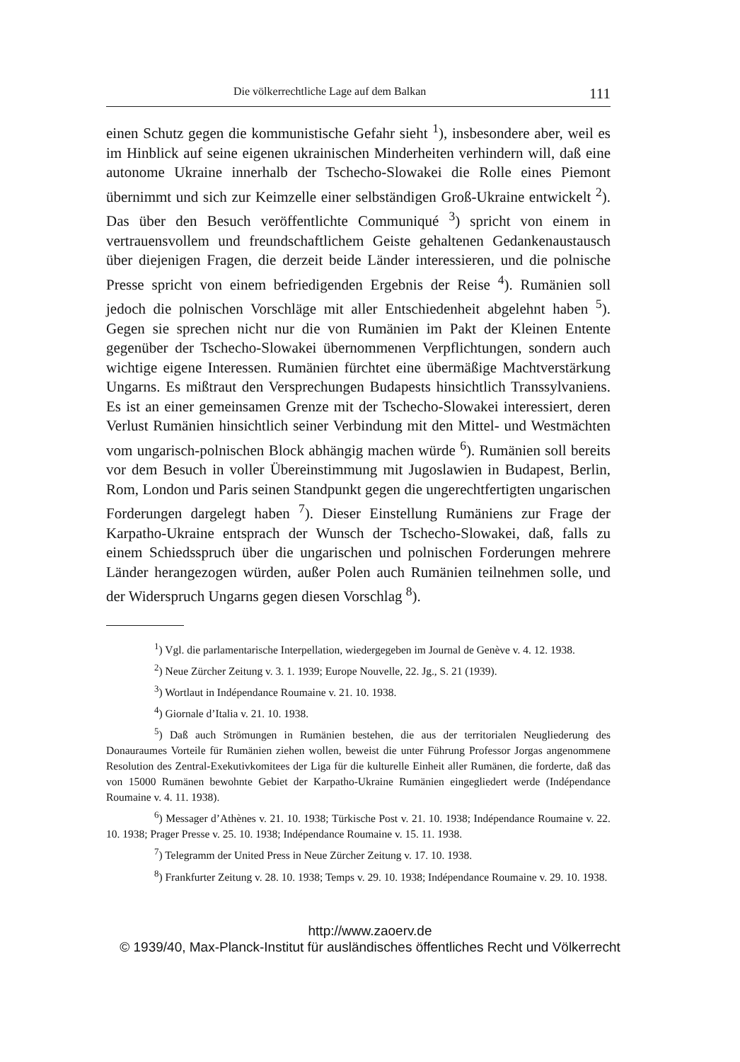Die völkerrechtliche Lage auf dem Balkan 111
einen Schutz gegen die kommunistische Gefahr sieht <sup>1</sup>), insbesondere aber, weil es im Hinblick auf seine eigenen ukrainischen Minderheiten verhindern will, daß eine autonome Ukraine innerhalb der Tschecho-Slowakei die Rolle eines Piemont übernimmt und sich zur Keimzelle einer selbständigen Groß-Ukraine entwickelt <sup>2</sup>). Das über den Besuch veröffentlichte Communiqué <sup>3</sup>) spricht von einem in vertrauensvollem und freundschaftlichem Geiste gehaltenen Gedankenaustausch über diejenigen Fragen, die derzeit beide Länder interessieren, und die polnische Presse spricht von einem befriedigenden Ergebnis der Reise <sup>4</sup>). Rumänien soll jedoch die polnischen Vorschläge mit aller Entschiedenheit abgelehnt haben <sup>5</sup>). Gegen sie sprechen nicht nur die von Rumänien im Pakt der Kleinen Entente gegenüber der Tschecho-Slowakei übernommenen Verpflichtungen, sondern auch wichtige eigene Interessen. Rumänien fürchtet eine übermäßige Machtverstärkung Ungarns. Es mißtraut den Versprechungen Budapests hinsichtlich Transsylvaniens. Es ist an einer gemeinsamen Grenze mit der Tschecho-Slowakei interessiert, deren Verlust Rumänien hinsichtlich seiner Verbindung mit den Mittel- und Westmächten vom ungarisch-polnischen Block abhängig machen würde <sup>6</sup>). Rumänien soll bereits vor dem Besuch in voller Übereinstimmung mit Jugoslawien in Budapest, Berlin, Rom, London und Paris seinen Standpunkt gegen die ungerechtfertigten ungarischen Forderungen dargelegt haben <sup>7</sup>). Dieser Einstellung Rumäniens zur Frage der Karpatho-Ukraine entsprach der Wunsch der Tschecho-Slowakei, daß, falls zu einem Schiedsspruch über die ungarischen und polnischen Forderungen mehrere Länder herangezogen würden, außer Polen auch Rumänien teilnehmen solle, und der Widerspruch Ungarns gegen diesen Vorschlag <sup>8</sup>).
<sup>1</sup>) Vgl. die parlamentarische Interpellation, wiedergegeben im Journal de Genève v. 4. 12. 1938.
<sup>2</sup>) Neue Zürcher Zeitung v. 3. 1. 1939; Europe Nouvelle, 22. Jg., S. 21 (1939).
<sup>3</sup>) Wortlaut in Indépendance Roumaine v. 21. 10. 1938.
<sup>4</sup>) Giornale d’Italia v. 21. 10. 1938.
<sup>5</sup>) Daß auch Strömungen in Rumänien bestehen, die aus der territorialen Neugliederung des Donauraumes Vorteile für Rumänien ziehen wollen, beweist die unter Führung Professor Jorgas angenommene Resolution des Zentral-Exekutivkomitees der Liga für die kulturelle Einheit aller Rumänen, die forderte, daß das von 15000 Rumänen bewohnte Gebiet der Karpatho-Ukraine Rumänien eingegliedert werde (Indépendance Roumaine v. 4. 11. 1938).
<sup>6</sup>) Messager d’Athènes v. 21. 10. 1938; Türkische Post v. 21. 10. 1938; Indépendance Roumaine v. 22. 10. 1938; Prager Presse v. 25. 10. 1938; Indépendance Roumaine v. 15. 11. 1938.
<sup>7</sup>) Telegramm der United Press in Neue Zürcher Zeitung v. 17. 10. 1938.
<sup>8</sup>) Frankfurter Zeitung v. 28. 10. 1938; Temps v. 29. 10. 1938; Indépendance Roumaine v. 29. 10. 1938.
http://www.zaoerv.de
© 1939/40, Max-Planck-Institut für ausländisches öffentliches Recht und Völkerrecht